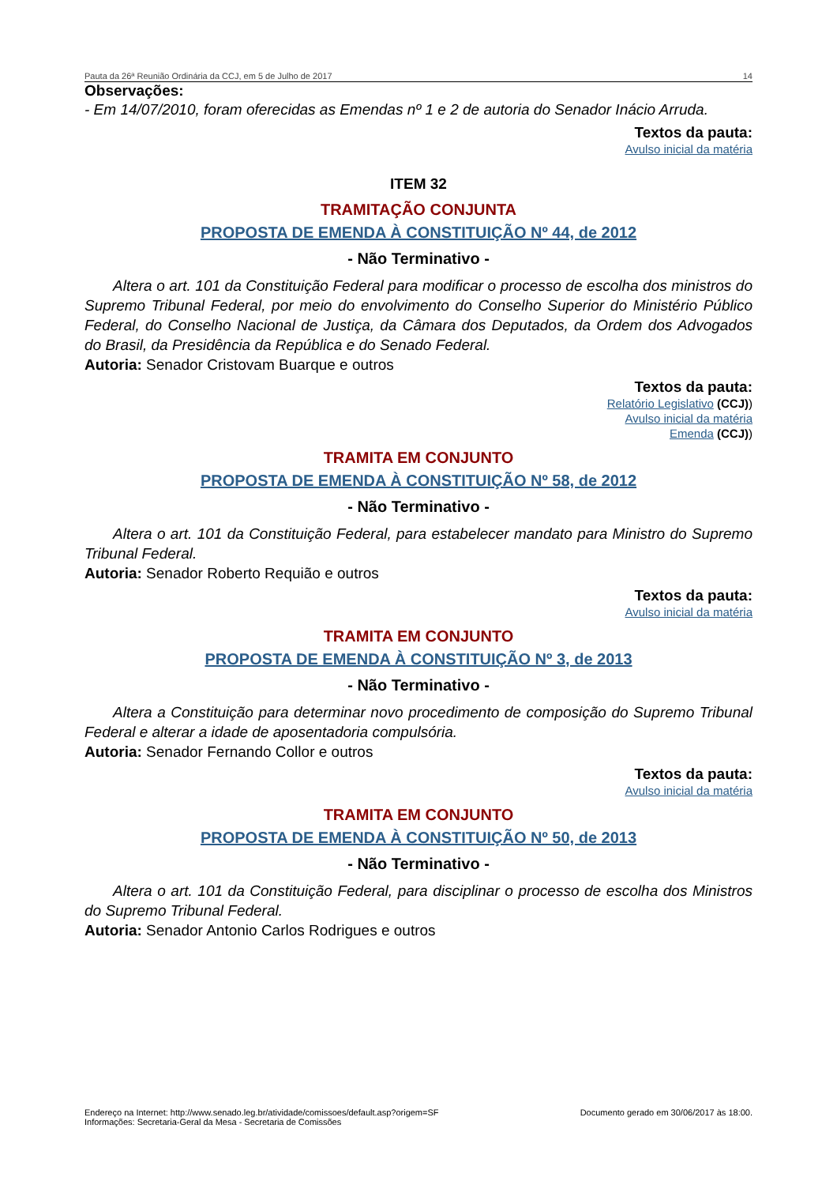Pauta da 26ª Reunião Ordinária da CCJ, em 5 de Julho de 2017 14
Observações:
- Em 14/07/2010, foram oferecidas as Emendas nº 1 e 2 de autoria do Senador Inácio Arruda.
Textos da pauta:
Avulso inicial da matéria
ITEM 32
TRAMITAÇÃO CONJUNTA
PROPOSTA DE EMENDA À CONSTITUIÇÃO Nº 44, de 2012
- Não Terminativo -
Altera o art. 101 da Constituição Federal para modificar o processo de escolha dos ministros do Supremo Tribunal Federal, por meio do envolvimento do Conselho Superior do Ministério Público Federal, do Conselho Nacional de Justiça, da Câmara dos Deputados, da Ordem dos Advogados do Brasil, da Presidência da República e do Senado Federal.
Autoria: Senador Cristovam Buarque e outros
Textos da pauta:
Relatório Legislativo (CCJ))
Avulso inicial da matéria
Emenda (CCJ))
TRAMITA EM CONJUNTO
PROPOSTA DE EMENDA À CONSTITUIÇÃO Nº 58, de 2012
- Não Terminativo -
Altera o art. 101 da Constituição Federal, para estabelecer mandato para Ministro do Supremo Tribunal Federal.
Autoria: Senador Roberto Requião e outros
Textos da pauta:
Avulso inicial da matéria
TRAMITA EM CONJUNTO
PROPOSTA DE EMENDA À CONSTITUIÇÃO Nº 3, de 2013
- Não Terminativo -
Altera a Constituição para determinar novo procedimento de composição do Supremo Tribunal Federal e alterar a idade de aposentadoria compulsória.
Autoria: Senador Fernando Collor e outros
Textos da pauta:
Avulso inicial da matéria
TRAMITA EM CONJUNTO
PROPOSTA DE EMENDA À CONSTITUIÇÃO Nº 50, de 2013
- Não Terminativo -
Altera o art. 101 da Constituição Federal, para disciplinar o processo de escolha dos Ministros do Supremo Tribunal Federal.
Autoria: Senador Antonio Carlos Rodrigues e outros
Endereço na Internet: http://www.senado.leg.br/atividade/comissoes/default.asp?origem=SF
Informações: Secretaria-Geral da Mesa - Secretaria de Comissões
Documento gerado em 30/06/2017 às 18:00.